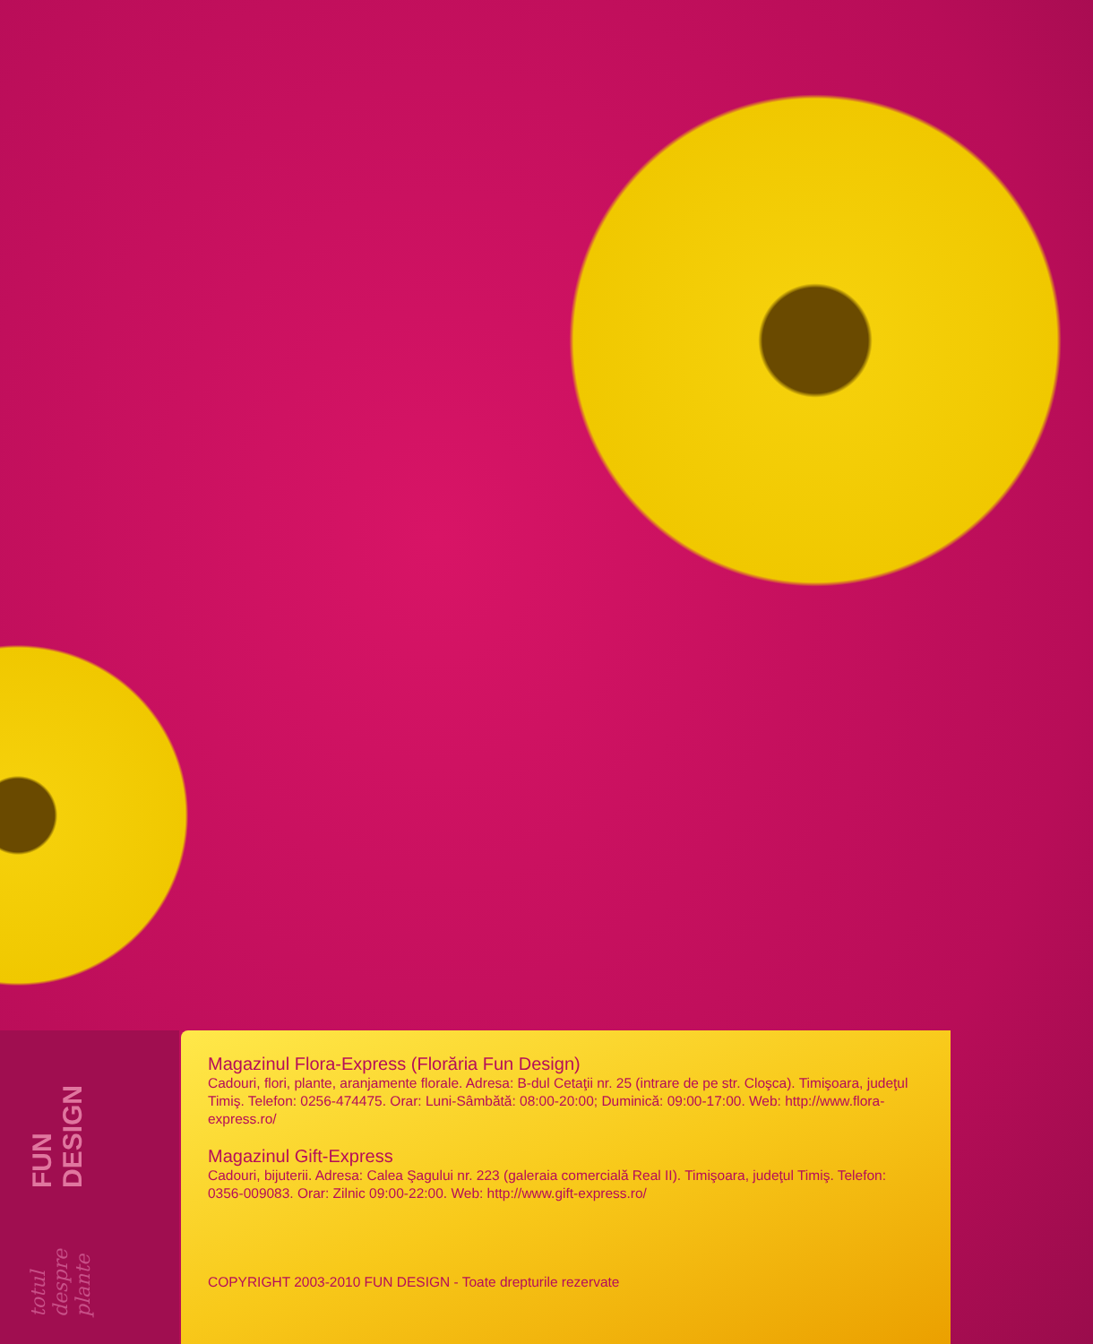FUN DESIGN totul despre plante
Magazinul Flora-Express (Florăria Fun Design)
Cadouri, flori, plante, aranjamente florale. Adresa: B-dul Cetaţii nr. 25 (intrare de pe str. Cloşca). Timişoara, judeţul Timiş. Telefon: 0256-474475. Orar: Luni-Sâmbătă: 08:00-20:00; Duminică: 09:00-17:00. Web: http://www.flora-express.ro/
Magazinul Gift-Express
Cadouri, bijuterii. Adresa: Calea Şagului nr. 223 (galeraia comercială Real II). Timişoara, judeţul Timiş. Telefon: 0356-009083. Orar: Zilnic 09:00-22:00. Web: http://www.gift-express.ro/
COPYRIGHT 2003-2010 FUN DESIGN - Toate drepturile rezervate